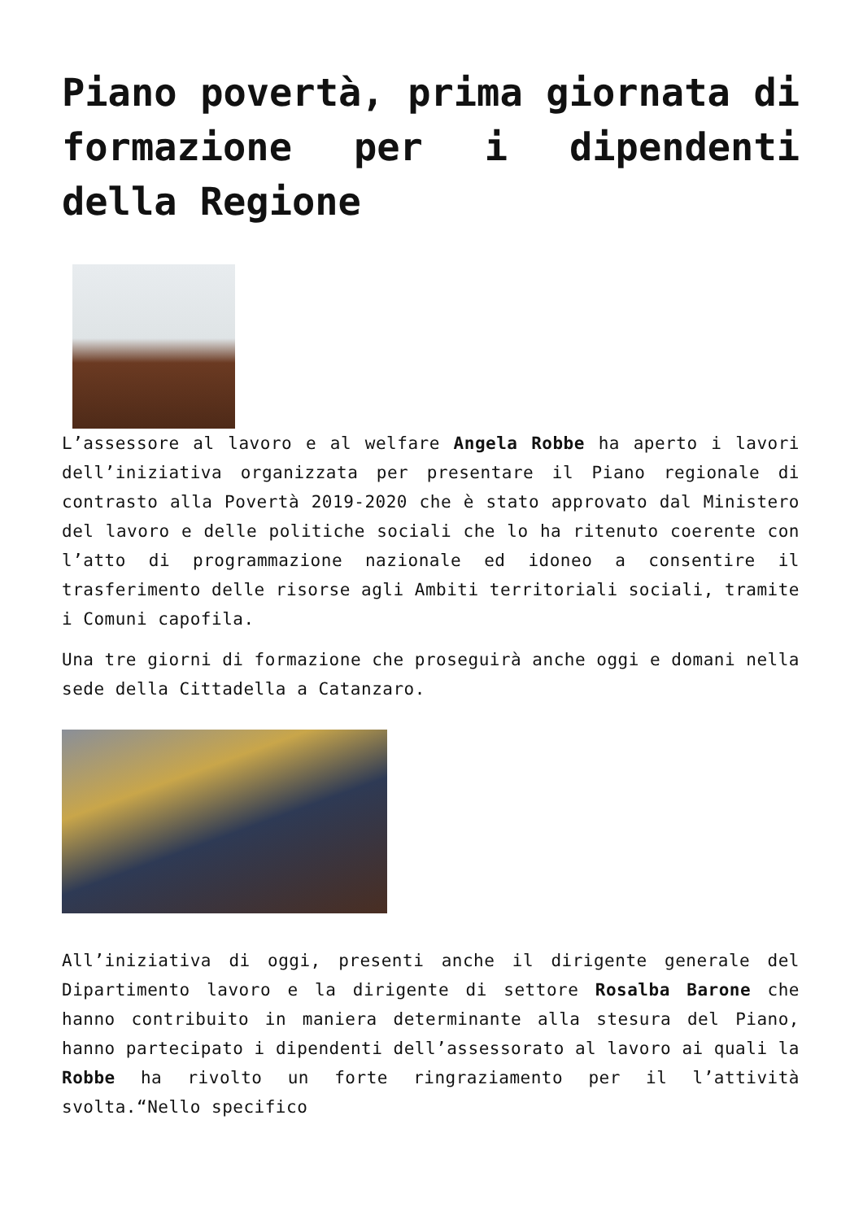Piano povertà, prima giornata di formazione per i dipendenti della Regione
L’assessore al lavoro e al welfare Angela Robbe ha aperto i lavori dell’iniziativa organizzata per presentare il Piano regionale di contrasto alla Povertà 2019-2020 che è stato approvato dal Ministero del lavoro e delle politiche sociali che lo ha ritenuto coerente con l’atto di programmazione nazionale ed idoneo a consentire il trasferimento delle risorse agli Ambiti territoriali sociali, tramite i Comuni capofila.
Una tre giorni di formazione che proseguirà anche oggi e domani nella sede della Cittadella a Catanzaro.
All’iniziativa di oggi, presenti anche il dirigente generale del Dipartimento lavoro e la dirigente di settore Rosalba Barone che hanno contribuito in maniera determinante alla stesura del Piano, hanno partecipato i dipendenti dell’assessorato al lavoro ai quali la Robbe ha rivolto un forte ringraziamento per il l’attività svolta.“Nello specifico